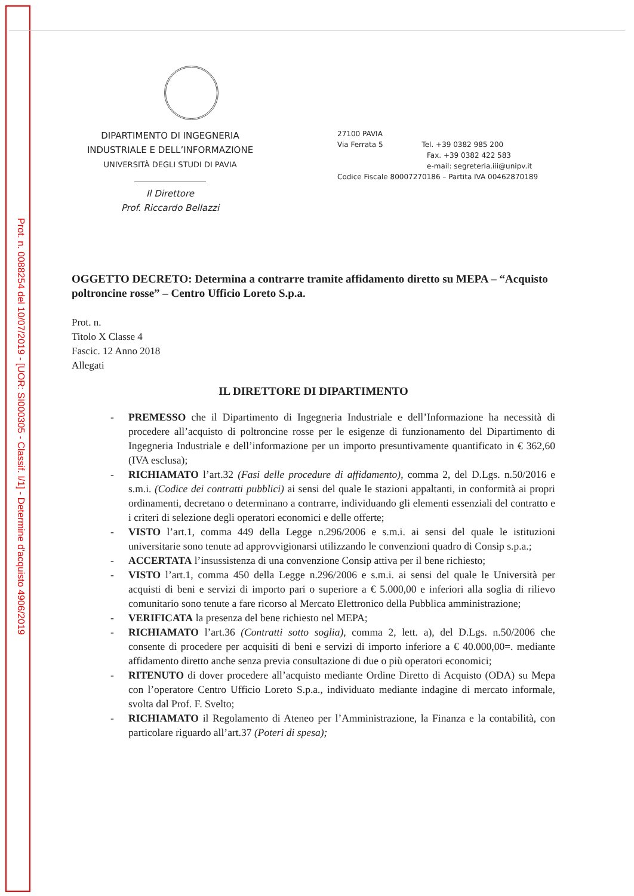Prot. n. 0088254 del 10/07/2019 - [UOR: SI000305 - Classif. I/1] - Determine d'acquisto 4906/2019
DIPARTIMENTO DI INGEGNERIA
INDUSTRIALE E DELL’INFORMAZIONE
UNIVERSITÀ DEGLI STUDI DI PAVIA
Il Direttore
Prof. Riccardo Bellazzi
27100 PAVIA
Via Ferrata 5 Tel. +39 0382 985 200
Fax. +39 0382 422 583
e-mail: segreteria.iii@unipv.it
Codice Fiscale 80007270186 – Partita IVA 00462870189
OGGETTO DECRETO: Determina a contrarre tramite affidamento diretto su MEPA – “Acquisto poltroncine rosse” – Centro Ufficio Loreto S.p.a.
Prot. n.
Titolo X Classe 4
Fascic. 12 Anno 2018
Allegati
IL DIRETTORE DI DIPARTIMENTO
- PREMESSO che il Dipartimento di Ingegneria Industriale e dell’Informazione ha necessità di procedere all’acquisto di poltroncine rosse per le esigenze di funzionamento del Dipartimento di Ingegneria Industriale e dell’informazione per un importo presuntivamente quantificato in € 362,60 (IVA esclusa);
- RICHIAMATO l’art.32 (Fasi delle procedure di affidamento), comma 2, del D.Lgs. n.50/2016 e s.m.i. (Codice dei contratti pubblici) ai sensi del quale le stazioni appaltanti, in conformità ai propri ordinamenti, decretano o determinano a contrarre, individuando gli elementi essenziali del contratto e i criteri di selezione degli operatori economici e delle offerte;
- VISTO l’art.1, comma 449 della Legge n.296/2006 e s.m.i. ai sensi del quale le istituzioni universitarie sono tenute ad approvvigionarsi utilizzando le convenzioni quadro di Consip s.p.a.;
- ACCERTATA l’insussistenza di una convenzione Consip attiva per il bene richiesto;
- VISTO l’art.1, comma 450 della Legge n.296/2006 e s.m.i. ai sensi del quale le Università per acquisti di beni e servizi di importo pari o superiore a € 5.000,00 e inferiori alla soglia di rilievo comunitario sono tenute a fare ricorso al Mercato Elettronico della Pubblica amministrazione;
- VERIFICATA la presenza del bene richiesto nel MEPA;
- RICHIAMATO l’art.36 (Contratti sotto soglia), comma 2, lett. a), del D.Lgs. n.50/2006 che consente di procedere per acquisiti di beni e servizi di importo inferiore a € 40.000,00=. mediante affidamento diretto anche senza previa consultazione di due o più operatori economici;
- RITENUTO di dover procedere all’acquisto mediante Ordine Diretto di Acquisto (ODA) su Mepa con l’operatore Centro Ufficio Loreto S.p.a., individuato mediante indagine di mercato informale, svolta dal Prof. F. Svelto;
- RICHIAMATO il Regolamento di Ateneo per l’Amministrazione, la Finanza e la contabilità, con particolare riguardo all’art.37 (Poteri di spesa);